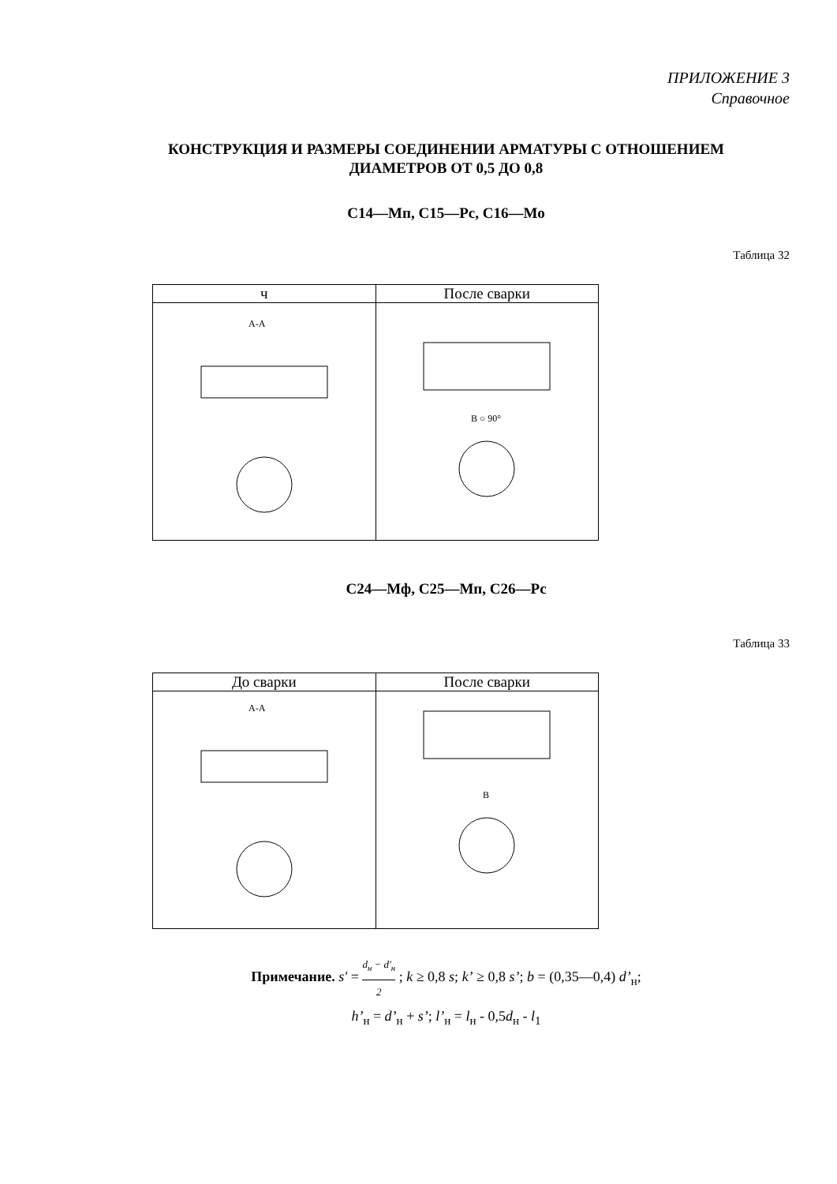ПРИЛОЖЕНИЕ 3
Справочное
КОНСТРУКЦИЯ И РАЗМЕРЫ СОЕДИНЕНИИ АРМАТУРЫ С ОТНОШЕНИЕМ
ДИАМЕТРОВ ОТ 0,5 ДО 0,8
С14—Мп, С15—Рс, С16—Мо
Таблица 32
| ч | После сварки |
| --- | --- |
| А-А | В ○ 90° |
С24—Мф, С25—Мп, С26—Рс
Таблица 33
| До сварки | После сварки |
| --- | --- |
| А-А | В |
Примечание. s' = d<sub>н</sub> − d'<sub>н</sub> 2 ; k ≥ 0,8 s; k’ ≥ 0,8 s’; b = (0,35—0,4) d’<sub>н</sub>;
h’<sub>н</sub> = d’<sub>н</sub> + s’; l’<sub>н</sub> = l<sub>н</sub> - 0,5d<sub>н</sub> - l<sub>1</sub>